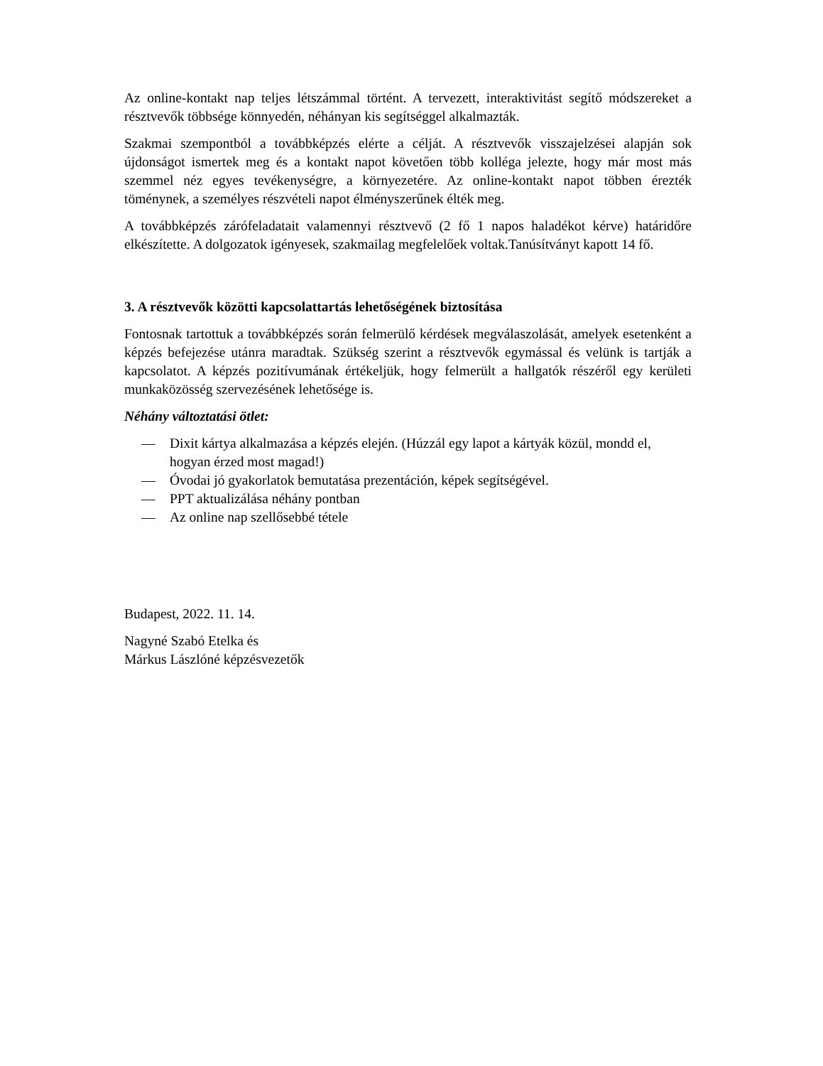Az online-kontakt nap teljes létszámmal történt. A tervezett, interaktivitást segítő módszereket a résztvevők többsége könnyedén, néhányan kis segítséggel alkalmazták.
Szakmai szempontból a továbbképzés elérte a célját. A résztvevők visszajelzései alapján sok újdonságot ismertek meg és a kontakt napot követően több kolléga jelezte, hogy már most más szemmel néz egyes tevékenységre, a környezetére. Az online-kontakt napot többen érezték töménynek, a személyes részvételi napot élményszerűnek élték meg.
A továbbképzés zárófeladatait valamennyi résztvevő (2 fő 1 napos haladékot kérve) határidőre elkészítette. A dolgozatok igényesek, szakmailag megfelelőek voltak.Tanúsítványt kapott 14 fő.
3. A résztvevők közötti kapcsolattartás lehetőségének biztosítása
Fontosnak tartottuk a továbbképzés során felmerülő kérdések megválaszolását, amelyek esetenként a képzés befejezése utánra maradtak. Szükség szerint a résztvevők egymással és velünk is tartják a kapcsolatot. A képzés pozitívumának értékeljük, hogy felmerült a hallgatók részéről egy kerületi munkaközösség szervezésének lehetősége is.
Néhány változtatási ötlet:
— Dixit kártya alkalmazása a képzés elején. (Húzzál egy lapot a kártyák közül, mondd el, hogyan érzed most magad!)
— Óvodai jó gyakorlatok bemutatása prezentáción, képek segítségével.
— PPT aktualizálása néhány pontban
— Az online nap szellősebbé tétele
Budapest, 2022. 11. 14.
Nagyné Szabó Etelka és
Márkus Lászlóné képzésvezetők